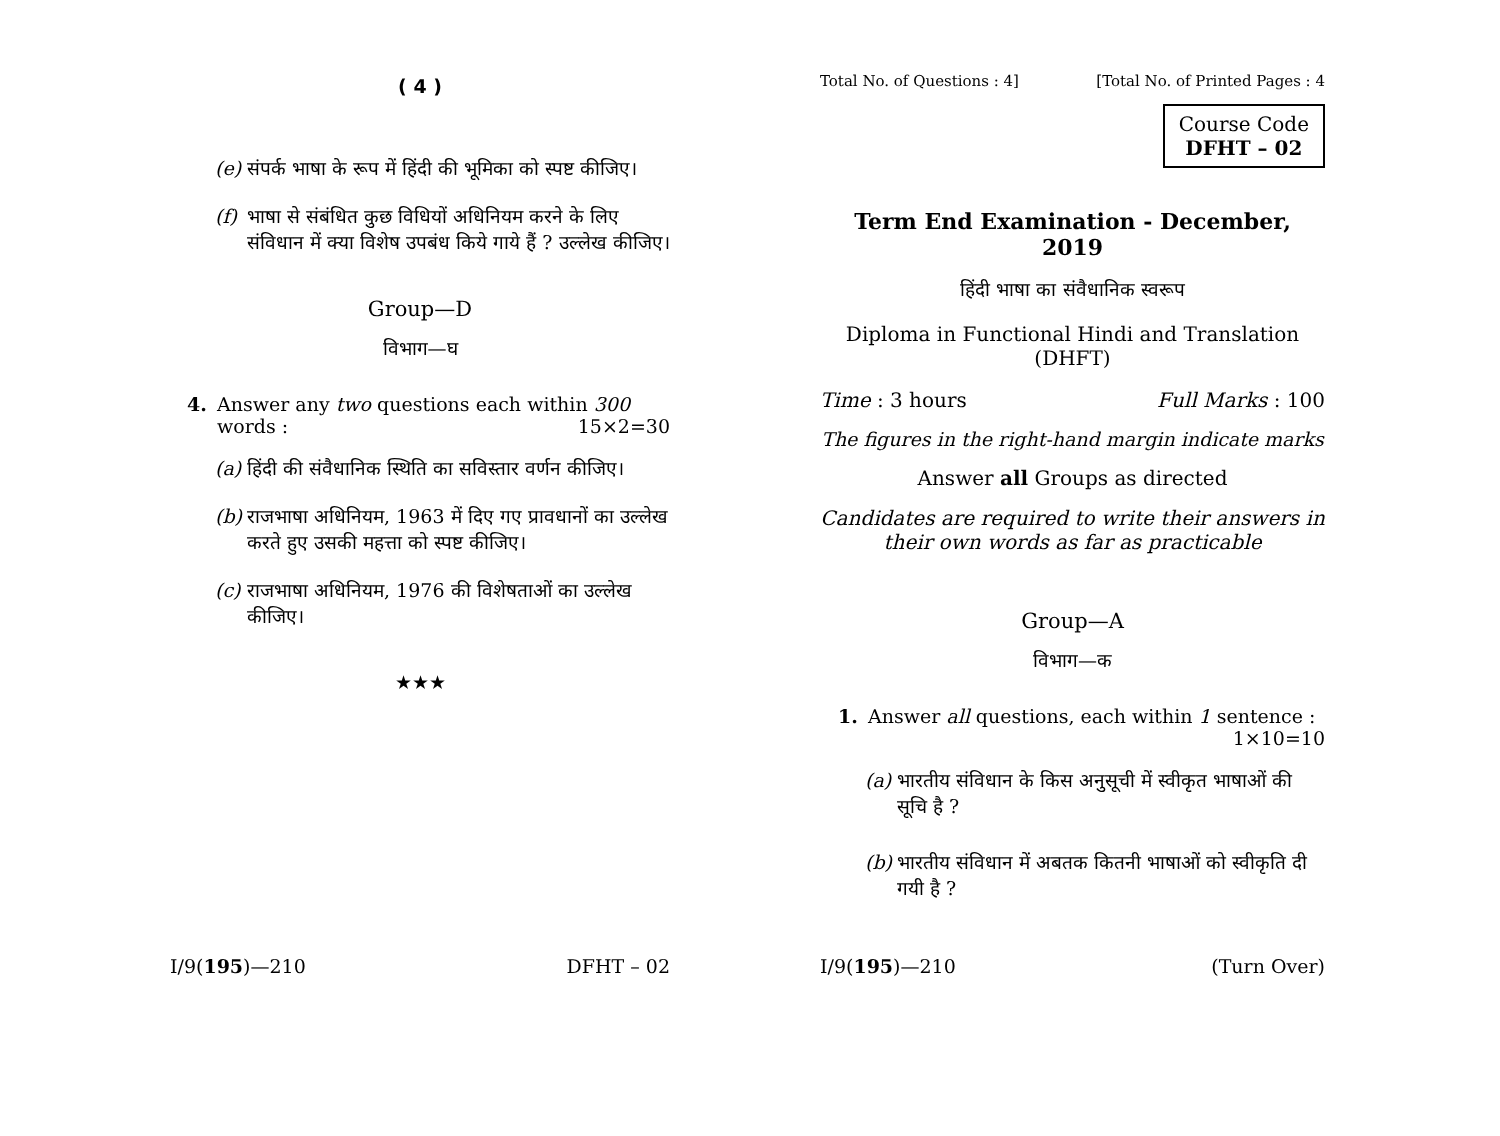( 4 )
(e) संपर्क भाषा के रूप में हिंदी की भूमिका को स्पष्ट कीजिए।
(f) भाषा से संबंधित कुछ विधियों अधिनियम करने के लिए संविधान में क्या विशेष उपबंध किये गाये हैं ? उल्लेख कीजिए।
Group—D
विभाग—घ
4. Answer any two questions each within 300 words : 15×2=30
(a) हिंदी की संवैधानिक स्थिति का सविस्तार वर्णन कीजिए।
(b) राजभाषा अधिनियम, 1963 में दिए गए प्रावधानों का उल्लेख करते हुए उसकी महत्ता को स्पष्ट कीजिए।
(c) राजभाषा अधिनियम, 1976 की विशेषताओं का उल्लेख कीजिए।
★★★
I/9(195)—210 DFHT – 02
Total No. of Questions : 4] [Total No. of Printed Pages : 4
Course Code
DFHT – 02
Term End Examination - December, 2019
हिंदी भाषा का संवैधानिक स्वरूप
Diploma in Functional Hindi and Translation (DHFT)
Time : 3 hours Full Marks : 100
The figures in the right-hand margin indicate marks
Answer all Groups as directed
Candidates are required to write their answers in their own words as far as practicable
Group—A
विभाग—क
1. Answer all questions, each within 1 sentence : 1×10=10
(a) भारतीय संविधान के किस अनुसूची में स्वीकृत भाषाओं की सूचि है ?
(b) भारतीय संविधान में अबतक कितनी भाषाओं को स्वीकृति दी गयी है ?
I/9(195)—210 (Turn Over)